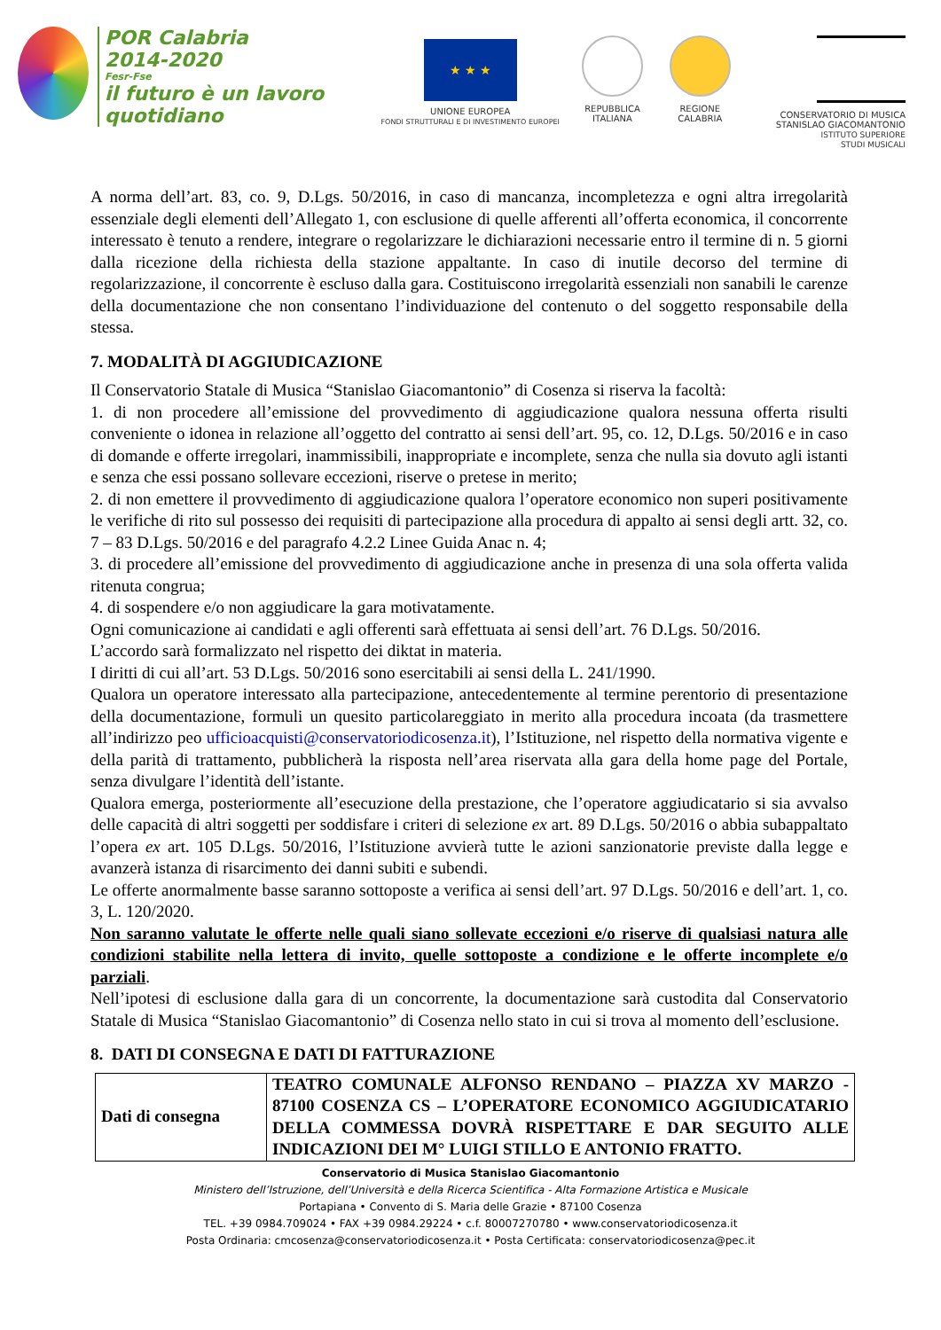POR Calabria
2014-2020
Fesr-Fse
il futuro è un lavoro quotidiano
★ ★ ★
UNIONE EUROPEA
FONDI STRUTTURALI E DI INVESTIMENTO EUROPEI
REPUBBLICA
ITALIANA
REGIONE
CALABRIA
CONSERVATORIO DI MUSICA
STANISLAO GIACOMANTONIO
ISTITUTO SUPERIORE
STUDI MUSICALI
A norma dell’art. 83, co. 9, D.Lgs. 50/2016, in caso di mancanza, incompletezza e ogni altra irregolarità essenziale degli elementi dell’Allegato 1, con esclusione di quelle afferenti all’offerta economica, il concorrente interessato è tenuto a rendere, integrare o regolarizzare le dichiarazioni necessarie entro il termine di n. 5 giorni dalla ricezione della richiesta della stazione appaltante. In caso di inutile decorso del termine di regolarizzazione, il concorrente è escluso dalla gara. Costituiscono irregolarità essenziali non sanabili le carenze della documentazione che non consentano l’individuazione del contenuto o del soggetto responsabile della stessa.
7. MODALITÀ DI AGGIUDICAZIONE
Il Conservatorio Statale di Musica “Stanislao Giacomantonio” di Cosenza si riserva la facoltà:
1. di non procedere all’emissione del provvedimento di aggiudicazione qualora nessuna offerta risulti conveniente o idonea in relazione all’oggetto del contratto ai sensi dell’art. 95, co. 12, D.Lgs. 50/2016 e in caso di domande e offerte irregolari, inammissibili, inappropriate e incomplete, senza che nulla sia dovuto agli istanti e senza che essi possano sollevare eccezioni, riserve o pretese in merito;
2. di non emettere il provvedimento di aggiudicazione qualora l’operatore economico non superi positivamente le verifiche di rito sul possesso dei requisiti di partecipazione alla procedura di appalto ai sensi degli artt. 32, co. 7 – 83 D.Lgs. 50/2016 e del paragrafo 4.2.2 Linee Guida Anac n. 4;
3. di procedere all’emissione del provvedimento di aggiudicazione anche in presenza di una sola offerta valida ritenuta congrua;
4. di sospendere e/o non aggiudicare la gara motivatamente.
Ogni comunicazione ai candidati e agli offerenti sarà effettuata ai sensi dell’art. 76 D.Lgs. 50/2016.
L’accordo sarà formalizzato nel rispetto dei diktat in materia.
I diritti di cui all’art. 53 D.Lgs. 50/2016 sono esercitabili ai sensi della L. 241/1990.
Qualora un operatore interessato alla partecipazione, antecedentemente al termine perentorio di presentazione della documentazione, formuli un quesito particolareggiato in merito alla procedura incoata (da trasmettere all’indirizzo peo ufficioacquisti@conservatoriodicosenza.it), l’Istituzione, nel rispetto della normativa vigente e della parità di trattamento, pubblicherà la risposta nell’area riservata alla gara della home page del Portale, senza divulgare l’identità dell’istante.
Qualora emerga, posteriormente all’esecuzione della prestazione, che l’operatore aggiudicatario si sia avvalso delle capacità di altri soggetti per soddisfare i criteri di selezione ex art. 89 D.Lgs. 50/2016 o abbia subappaltato l’opera ex art. 105 D.Lgs. 50/2016, l’Istituzione avvierà tutte le azioni sanzionatorie previste dalla legge e avanzerà istanza di risarcimento dei danni subiti e subendi.
Le offerte anormalmente basse saranno sottoposte a verifica ai sensi dell’art. 97 D.Lgs. 50/2016 e dell’art. 1, co. 3, L. 120/2020.
Non saranno valutate le offerte nelle quali siano sollevate eccezioni e/o riserve di qualsiasi natura alle condizioni stabilite nella lettera di invito, quelle sottoposte a condizione e le offerte incomplete e/o parziali.
Nell’ipotesi di esclusione dalla gara di un concorrente, la documentazione sarà custodita dal Conservatorio Statale di Musica “Stanislao Giacomantonio” di Cosenza nello stato in cui si trova al momento dell’esclusione.
8. DATI DI CONSEGNA E DATI DI FATTURAZIONE
| Dati di consegna | TEATRO COMUNALE ALFONSO RENDANO – PIAZZA XV MARZO - 87100 COSENZA CS – L’OPERATORE ECONOMICO AGGIUDICATARIO DELLA COMMESSA DOVRÀ RISPETTARE E DAR SEGUITO ALLE INDICAZIONI DEI M° LUIGI STILLO E ANTONIO FRATTO. |
Conservatorio di Musica Stanislao Giacomantonio
Ministero dell’Istruzione, dell’Università e della Ricerca Scientifica - Alta Formazione Artistica e Musicale
Portapiana • Convento di S. Maria delle Grazie • 87100 Cosenza
TEL. +39 0984.709024 • FAX +39 0984.29224 • c.f. 80007270780 • www.conservatoriodicosenza.it
Posta Ordinaria: cmcosenza@conservatoriodicosenza.it • Posta Certificata: conservatoriodicosenza@pec.it